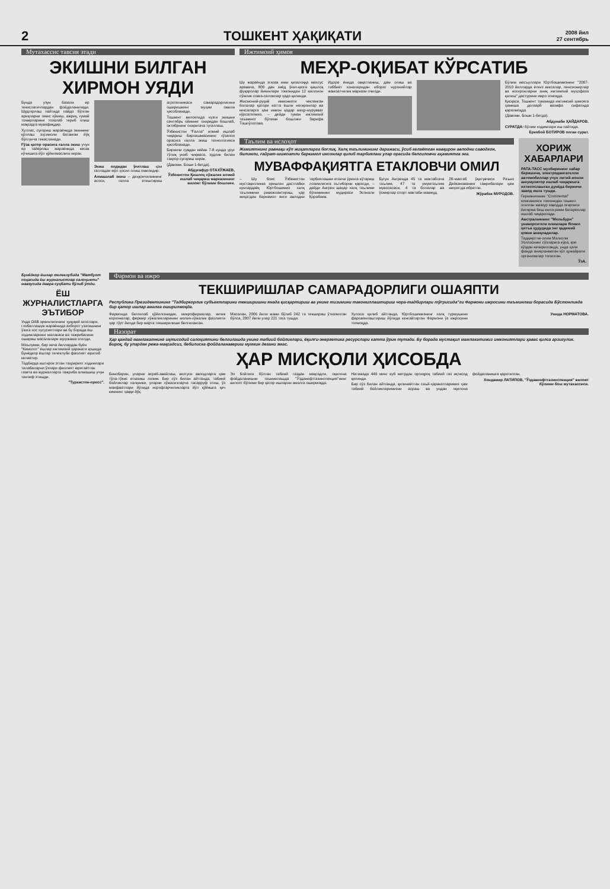2 ТОШКЕНТ ҲАҚИҚАТИ 2008 йил
27 сентябрь
Мутахассис тавсия этади
ЭКИШНИ БИЛГАН ХИРМОН УЯДИ
Бунда узун базали ер текислагичлардан фойдаланилади. Шудгорлаш пайтида пайдо бўлган ариқларни текис кўмиш, ажриқ, ғумай томирларини тозалаб териб олиш мақсадга мувофиқдир.
Хуллас, суғориш жараёнида экиннинг қўллаш эҳтимоли батамом йўқ бўлгунча текисланади.
Ғўза қатор орасига ғалла экиш учун ер тайёрлаш жараёнида кесак кўчишига йўл қўйилмаслиги керак.
Экиш олдидан ўғитлаш ҳам ғалладан мўл ҳосил олиш омилидир.
Алмашлаб экиш – деҳқончиликнинг асоси, ғалла етиштириш агротехникаси самарадорлигини оширишнинг муҳим омили ҳисобланади.
Тошкент вилоятида кузги экишни сентябрь ойининг охиридан бошлаб, октябрнинг охиригача тугаллаш.
Ўзбекистон "Ғалла" илмий ишлаб чиқариш бирлашмасининг ғўзапоя орасига ғалла экиш технологияси ҳисобланади.
Биринчи сувдан кейин 7-8 кунда уруғ тўлиқ униб чиқмаса, зудлик билан такрор суғориш керак.
(Давоми. Боши 1-бетда).
Абдуғафур ОТАХЎЖАЕВ, Ўзбекистон Қишлоқ хўжалик илмий ишлаб чиқариш марказининг вилоят бўлими бошлиғи.
Ижтимоий ҳимоя
МЕҲР-ОҚИБАТ КЎРСАТИБ
Шу жараёнда эгизак икки қизалоққа махсус аравача, 800 дан зиёд ўғил-қизга қишлоқ фуқаролар йиғинлари томонидан 12 миллион сўмлик совға-саломлар ҳадя қилинди.
Жисмоний-руҳий имконияти чекланган болалар қатори катта ёшли ногиронлар ва кексаларга ҳам имкон қадар меҳр-мурувват кўрсатяпмиз, – дейди туман ижтимоий таъминот бўлими бошлиғи Зарифа Тошпўлатова.
Идора ёнида овқатланиш, дам олиш ва тиббиёт хоналаридан иборат нуронийлар жамоатчилик маркази очилди.
Бўлим масъуллари Юртбошимизнинг "2007-2010 йилларда ёлғиз кексалар, пенсионерлар ва ногиронларни аниқ ижтимоий муҳофаза қилиш" дастурини ижро этмоқда.
Қисқаси, Тошкент туманида ижтимоий ҳимояга ҳамиша долзарб вазифа сифатида қаралмоқда.
(Давоми. Боши 1-бетда).
Абдунаби ҲАЙДАРОВ.
СУРАТДА: бўлим ходимлари иш пайтида.
Еркебой БОТИРОВ олган сурат.
Таълим ва ислоҳот
Жамиятнинг равнақи кўп жиҳатларга боғлиқ. Халқ таълимининг даражаси, ўсиб келаётган навқирон авлодни саводхон, билимли, ғайрат-шижоатли баркамол инсонлар қилиб тарбиялаш улар орасида белгиловчи аҳамиятга эга.
МУВАФФАҚИЯТГА ЕТАКЛОВЧИ ОМИЛ
– Шу боис Ўзбекистон мустақилликка эришган дастлабки кунлардаёқ Юртбошимиз халқ таълимини ривожлантириш, ҳар жиҳатдан баркамол янги авлодни тарбиялашни етакчи ўринга кўтариш лозимлигига эътиборни қаратди, – дейди Ангрен шаҳар халқ таълими бўлимининг мудираси Эсонали Қорабоев.
Бугун Ангренда 45 та мактабгача таълим, 47 та умумтаълим муассасаси, 4 та болалар ва ўсмирлар спорт мактаби мавжуд.
28-мактаб ўқитувчиси Раъно Дейканованинг тажрибалари ҳам ниҳоятда ибратли.
Жўрабек МУРОДОВ.
ХОРИЖ ХАБАРЛАРИ
РАТА-ТАСС мухбирининг хабар беришича, электродвигателли автомобиллар учун литий-ионли аккумулятор ишлаб чиқаришга ихтисослашган дунёда биринчи завод ишга тушди.
Германиянинг "Continental" компанияси томонидан ташкил этилган мазкур заводда оғирлиги йигирма беш килограмм батареялар ишлаб чиқарилади.
Австралиянинг "Мельбурн" университети олимлари Ялиил қитъа ҳудудида энг қадимий қояни аниқладилар.
Тадқиқотчи-олим Малколм Уоллэснинг сўзларига кўра, қоя кўздан кечирилганда, унда ҳали фанда аниқланмаган кўп ҳужайрали организмлар топилган.
ЎзА.
Бунёдкор ёшлар телеклубида "Матбуот соҳасида ёш журналистлар салоҳияти" мавзусида давра суҳбати бўлиб ўтди.
ЁШ ЖУРНАЛИСТЛАРГА ЭЪТИБОР
Унда ОАВ эркинлигининг ҳуқуқий асослари, глобаллашув жараёнида ахборот узатишнинг ўзига хос хусусиятлари ва бу борада ёш ходимларнинг малакаси ва тажрибасини ошириш масалалари муҳокама этилди.
Маълумки, бир неча йиллардан буён "Камолот" ёшлар ижтимоий ҳаракати қошида Бунёдкор ёшлар телеклуби фаолият юритиб келаётир.
Тадбирда иштирок этган таҳририят ходимлари талабаларни ўзлари фаолият юритаётган газета ва журналларга тажриба алмашиш учун таклиф этишди.
"Туркистон-пресс".
Фармон ва ижро
ТЕКШИРИШЛАР САМАРАДОРЛИГИ ОШАЯПТИ
Республика Президентининг "Тадбиркорлик субъектларини текширишни янада қисқартириш ва унинг тизимини такомиллаштириш чора-тадбирлари тўғрисида"ги Фармони ижросини таъминлаш борасида Бўстонликда бир қатор ишлар амалга оширилмоқда.
Фармонда белгилаб қўйилганидек, микрофирмалар, кичик корхоналар, фермер хўжаликларининг молия-хўжалик фаолияти ҳар тўрт йилда бир марта текширилиши белгиланган.
Масалан, 2006 йили жами бўлиб 242 та текшириш ўтказилган бўлса, 2007 йили улар 221 тага тушди.
Хулоса қилиб айтганда, Юртбошимизнинг халқ турмушини фаровонлаштириш йўлида кенгайтирган Фармони ўз ижросини топмоқда.
Умида НОРМАТОВА.
Назорат
Ҳар қандай мамлакатнинг иқтисодий салоҳиятини белгилашда унинг табиий бойликлари, ёқилғи-энергетика ресурслари катта ўрин тутади. Бу борада мустақил мамлакатимиз имкониятлари ҳавас қилса арзигулик. Бироқ, бу улардан режа-мақсадсиз, бебилиска фойдаланавериш мумкин дегани эмас.
ҲАР МИСҚОЛИ ҲИСОБДА
Бинобарин, уларни асраб-авайлаш, келгуси авлодларга ҳам тўла-тўкис етказиш лозим. Бир сўз билан айтганда, табиий бойликлар халқники, уларни хўжасизларча тасарруф этиш, ўз манфаатлари йўлида исрофгарчиликларга йўл қўйишга ҳеч кимнинг ҳаққи йўқ.
Эл бойлиги бўлган табиий газдан мақсадли, оқилона фойдаланишни таъминлашда "Ўзданефтгазинспекция"нинг вилоят бўлими бир қатор ишларни амалга оширмоқда.
Натижада 449 минг куб метрдан ортиқроқ табиий газ иқтисод қилинди.
Бир сўз билан айтганда, қилинаётган саъй-ҳаракатларимиз ҳам табиий бойликларимизни асраш ва ундан оқилона фойдаланишга қаратилган.
Хондамир ЛАТИПОВ, "Ўздавнефтгазинспекция" вилоят бўлими бош мутахассиси.